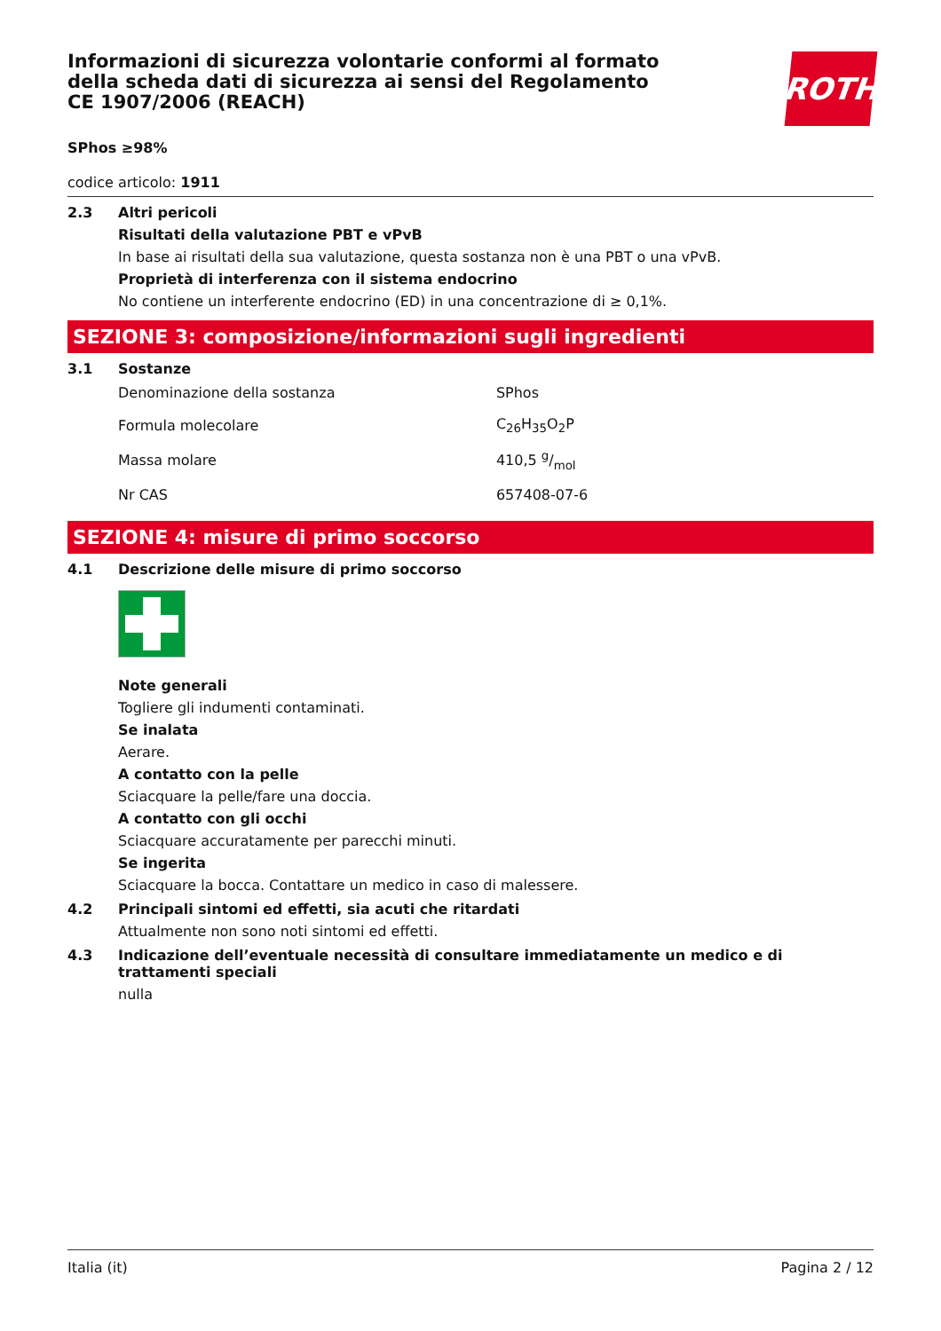ROTH
Informazioni di sicurezza volontarie conformi al formato della scheda dati di sicurezza ai sensi del Regolamento CE 1907/2006 (REACH)
SPhos ≥98%
codice articolo: 1911
2.3 Altri pericoli
Risultati della valutazione PBT e vPvB
In base ai risultati della sua valutazione, questa sostanza non è una PBT o una vPvB.
Proprietà di interferenza con il sistema endocrino
No contiene un interferente endocrino (ED) in una concentrazione di ≥ 0,1%.
SEZIONE 3: composizione/informazioni sugli ingredienti
3.1 Sostanze
| Denominazione della sostanza | SPhos |
| Formula molecolare | C<sub>26</sub>H<sub>35</sub>O<sub>2</sub>P |
| Massa molare | 410,5 g/mol |
| Nr CAS | 657408-07-6 |
SEZIONE 4: misure di primo soccorso
4.1 Descrizione delle misure di primo soccorso
Note generali
Togliere gli indumenti contaminati.
Se inalata
Aerare.
A contatto con la pelle
Sciacquare la pelle/fare una doccia.
A contatto con gli occhi
Sciacquare accuratamente per parecchi minuti.
Se ingerita
Sciacquare la bocca. Contattare un medico in caso di malessere.
4.2 Principali sintomi ed effetti, sia acuti che ritardati
Attualmente non sono noti sintomi ed effetti.
4.3 Indicazione dell’eventuale necessità di consultare immediatamente un medico e di trattamenti speciali
nulla
Italia (it) Pagina 2 / 12